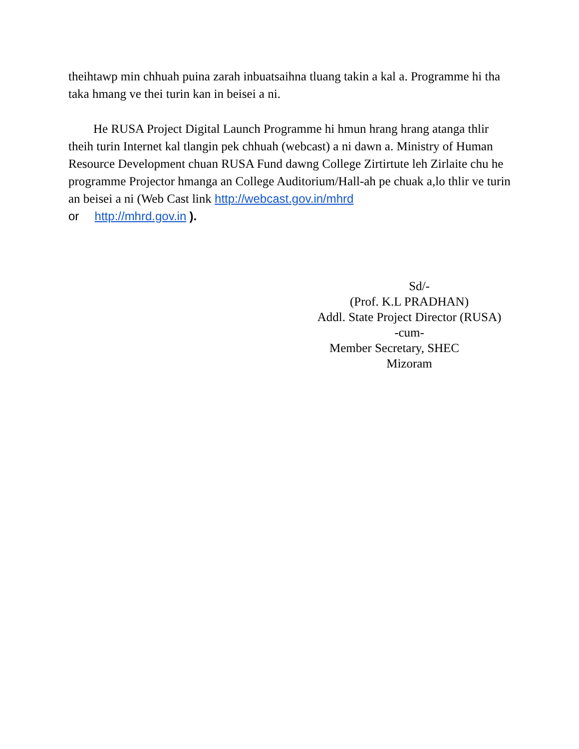theihtawp min chhuah puina zarah inbuatsaihna tluang takin a kal a. Programme hi tha taka hmang ve thei turin kan in beisei a ni.
He RUSA Project Digital Launch Programme hi hmun hrang hrang atanga thlir theih turin Internet kal tlangin pek chhuah (webcast) a ni dawn a. Ministry of Human Resource Development chuan RUSA Fund dawng College Zirtirtute leh Zirlaite chu he programme Projector hmanga an College Auditorium/Hall-ah pe chuak a,lo thlir ve turin an beisei a ni (Web Cast link http://webcast.gov.in/mhrd
or http://mhrd.gov.in ).
Sd/-
(Prof. K.L PRADHAN)
Addl. State Project Director (RUSA)
-cum-
Member Secretary, SHEC
Mizoram